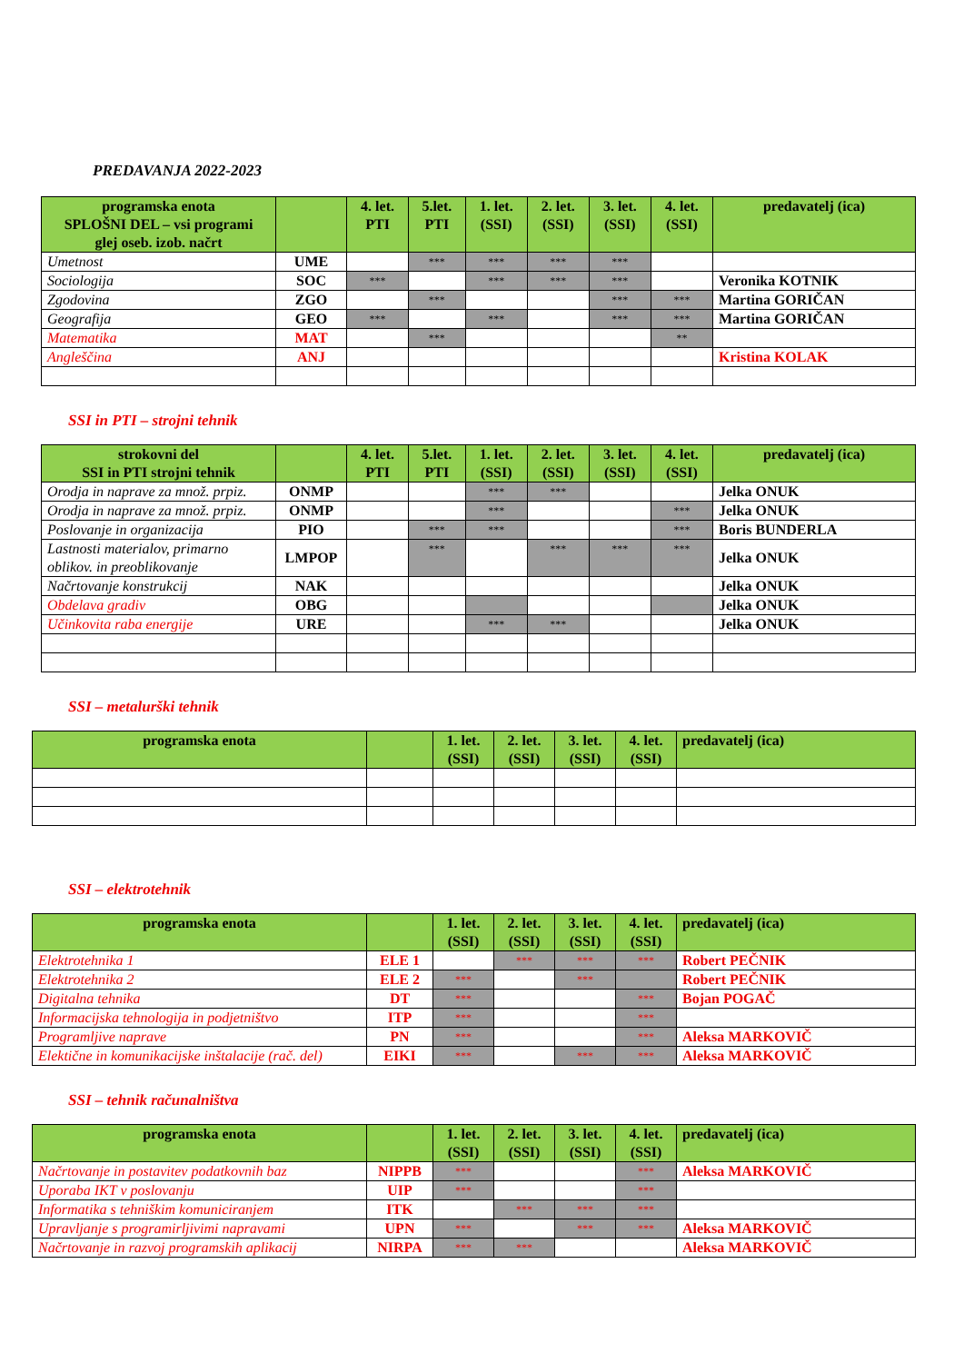PREDAVANJA 2022-2023
| programska enota SPLOŠNI DEL – vsi programi glej oseb. izob. načrt | | 4. let. PTI | 5.let. PTI | 1. let. (SSI) | 2. let. (SSI) | 3. let. (SSI) | 4. let. (SSI) | predavatelj (ica) |
| --- | --- | --- | --- | --- | --- | --- | --- | --- |
| Umetnost | UME | | *** | *** | *** | *** | | |
| Sociologija | SOC | *** | | *** | *** | *** | | Veronika KOTNIK |
| Zgodovina | ZGO | | *** | | | *** | *** | Martina GORIČAN |
| Geografija | GEO | *** | | *** | | *** | *** | Martina GORIČAN |
| Matematika | MAT | | *** | | | | ** | |
| Angleščina | ANJ | | | | | | | Kristina KOLAK |
SSI in PTI – strojni tehnik
| strokovni del SSI in PTI strojni tehnik | | 4. let. PTI | 5.let. PTI | 1. let. (SSI) | 2. let. (SSI) | 3. let. (SSI) | 4. let. (SSI) | predavatelj (ica) |
| --- | --- | --- | --- | --- | --- | --- | --- | --- |
| Orodja in naprave za množ. prpiz. | ONMP | | | *** | *** | | | Jelka ONUK |
| Orodja in naprave za množ. prpiz. | ONMP | | | *** | | | *** | Jelka ONUK |
| Poslovanje in organizacija | PIO | | *** | *** | | | *** | Boris BUNDERLA |
| Lastnosti materialov, primarno oblikov. in preoblikovanje | LMPOP | | *** | | *** | *** | *** | Jelka ONUK |
| Načrtovanje konstrukcij | NAK | | | | | | | Jelka ONUK |
| Obdelava gradiv | OBG | | | | | | | Jelka ONUK |
| Učinkovita raba energije | URE | | | *** | *** | | | Jelka ONUK |
SSI – metalurški tehnik
| programska enota | | 1. let. (SSI) | 2. let. (SSI) | 3. let. (SSI) | 4. let. (SSI) | predavatelj (ica) |
| --- | --- | --- | --- | --- | --- | --- |
SSI – elektrotehnik
| programska enota | | 1. let. (SSI) | 2. let. (SSI) | 3. let. (SSI) | 4. let. (SSI) | predavatelj (ica) |
| --- | --- | --- | --- | --- | --- | --- |
| Elektrotehnika 1 | ELE 1 | | *** | *** | *** | Robert PEČNIK |
| Elektrotehnika 2 | ELE 2 | *** | | *** | | Robert PEČNIK |
| Digitalna tehnika | DT | *** | | | *** | Bojan POGAČ |
| Informacijska tehnologija in podjetništvo | ITP | *** | | | *** | |
| Programljive naprave | PN | *** | | | *** | Aleksa MARKOVIČ |
| Elektične in komunikacijske inštalacije (rač. del) | EIKI | *** | | *** | *** | Aleksa MARKOVIČ |
SSI – tehnik računalništva
| programska enota | | 1. let. (SSI) | 2. let. (SSI) | 3. let. (SSI) | 4. let. (SSI) | predavatelj (ica) |
| --- | --- | --- | --- | --- | --- | --- |
| Načrtovanje in postavitev podatkovnih baz | NIPPB | *** | | | *** | Aleksa MARKOVIČ |
| Uporaba IKT v poslovanju | UIP | *** | | | *** | |
| Informatika s tehniškim komuniciranjem | ITK | | *** | *** | *** | |
| Upravljanje s programirljivimi napravami | UPN | *** | | *** | *** | Aleksa MARKOVIČ |
| Načrtovanje in razvoj programskih aplikacij | NIRPA | *** | *** | | | Aleksa MARKOVIČ |